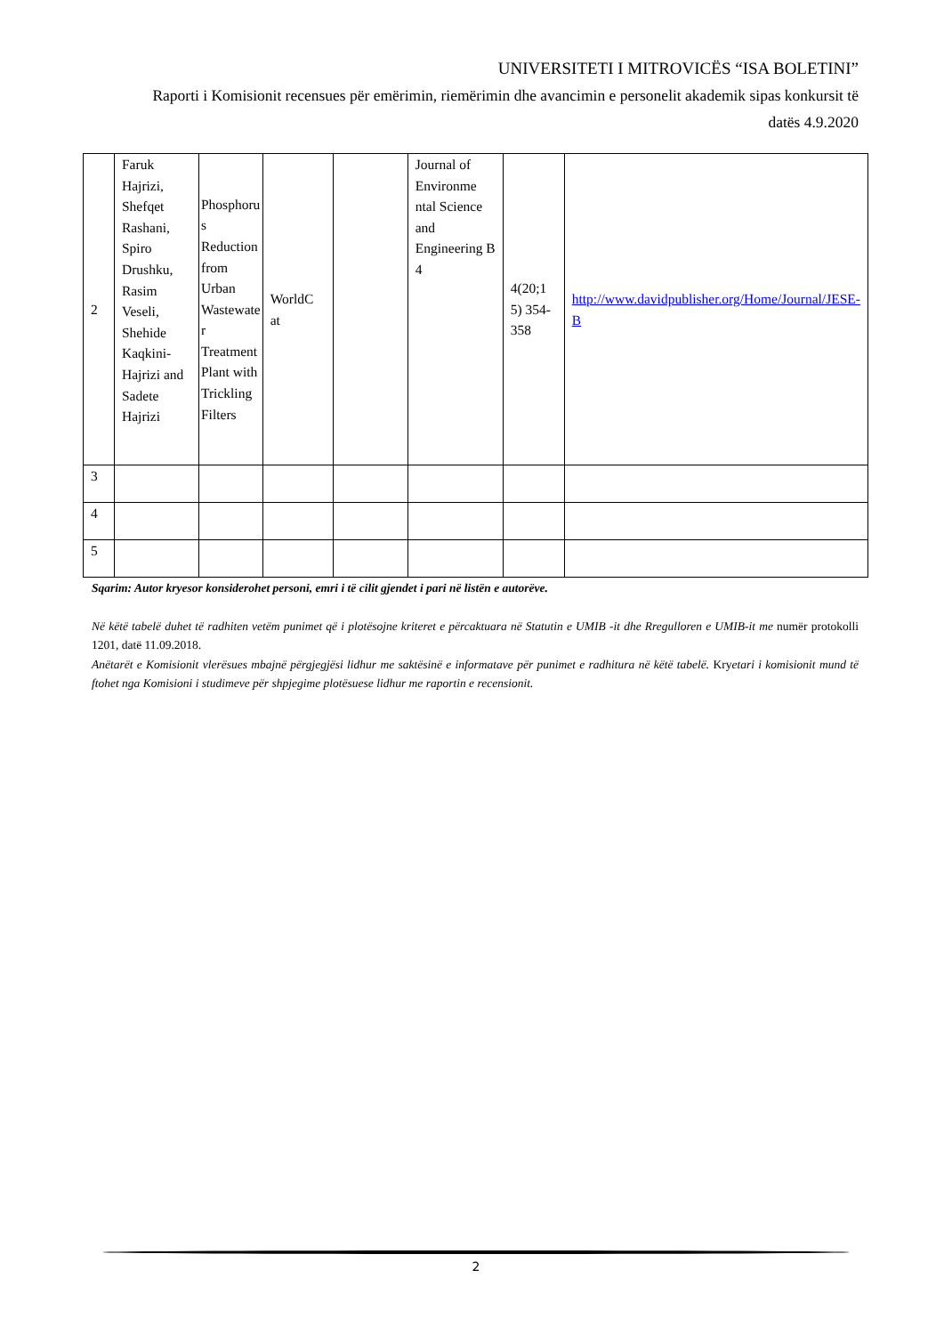UNIVERSITETI I MITROVICËS “ISA BOLETINI”
Raporti i Komisionit recensues për emërimin, riemërimin dhe avancimin e personelit akademik sipas konkursit të datës 4.9.2020
| 2 | Faruk Hajrizi, Shefqet Rashani, Spiro Drushku, Rasim Veseli, Shehide Kaqkini-Hajrizi and Sadete Hajrizi | Phosphoru s Reduction from Urban Wastewate r Treatment Plant with Trickling Filters | WorldC at | | Journal of Environme ntal Science and Engineering B 4 | 4(20;1 5) 354-358 | http://www.davidpublisher.org/Home/Journal/JESE-B |
| 3 | | | | | | | |
| 4 | | | | | | | |
| 5 | | | | | | | |
Sqarim: Autor kryesor konsiderohet personi, emri i të cilit gjendet i pari në listën e autorëve.
Në këtë tabelë duhet të radhiten vetëm punimet që i plotësojne kriteret e përcaktuara në Statutin e UMIB -it dhe Rregulloren e UMIB-it me numër protokolli 1201, datë 11.09.2018.
Anëtarët e Komisionit vlerësues mbajnë përgjegjësi lidhur me saktësinë e informatave për punimet e radhitura në këtë tabelë. Kryetari i komisionit mund të ftohet nga Komisioni i studimeve për shpjegime plotësuese lidhur me raportin e recensionit.
2